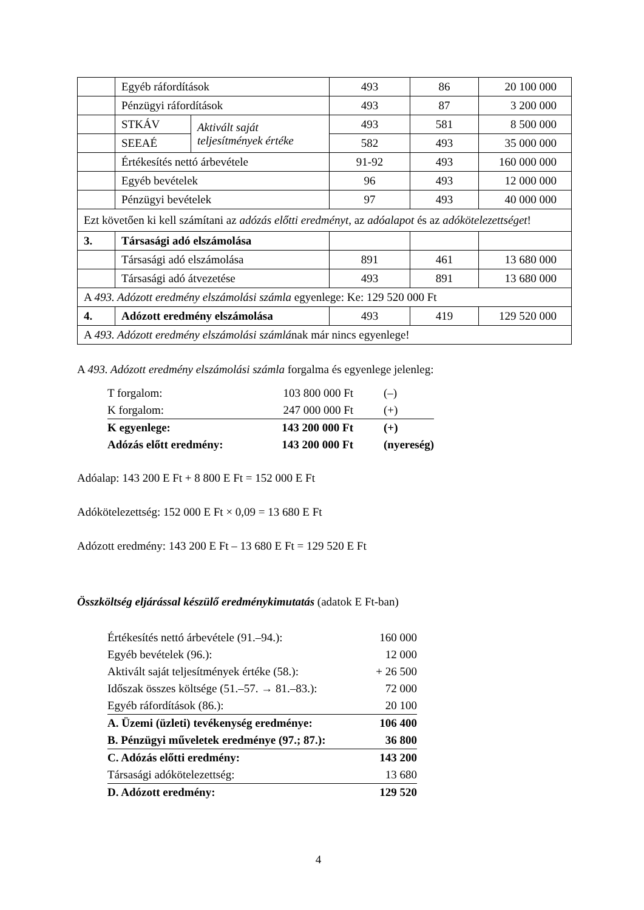| | Egyéb ráfordítások | | 493 | 86 | 20 100 000 |
| | Pénzügyi ráfordítások | | 493 | 87 | 3 200 000 |
| | STKÁV | Aktivált saját teljesítmények értéke | 493 | 581 | 8 500 000 |
| | SEEAÉ | | 582 | 493 | 35 000 000 |
| | Értékesítés nettó árbevétele | | 91-92 | 493 | 160 000 000 |
| | Egyéb bevételek | | 96 | 493 | 12 000 000 |
| | Pénzügyi bevételek | | 97 | 493 | 40 000 000 |
| Ezt követően ki kell számítani az adózás előtti eredményt , az adóalapot és az adókötelezettséget ! | | | | | |
| 3. | Társasági adó elszámolása | | | | |
| | Társasági adó elszámolása | | 891 | 461 | 13 680 000 |
| | Társasági adó átvezetése | | 493 | 891 | 13 680 000 |
| A 493. Adózott eredmény elszámolási számla egyenlege: Ke: 129 520 000 Ft | | | | | |
| 4. | Adózott eredmény elszámolása | | 493 | 419 | 129 520 000 |
| A 493. Adózott eredmény elszámolási számlá nak már nincs egyenlege! | | | | | |
A 493. Adózott eredmény elszámolási számla forgalma és egyenlege jelenleg:
| T forgalom: | 103 800 000 Ft | (–) |
| K forgalom: | 247 000 000 Ft | (+) |
| K egyenlege: | 143 200 000 Ft | (+) |
| Adózás előtt eredmény: | 143 200 000 Ft | (nyereség) |
Adóalap: 143 200 E Ft + 8 800 E Ft = 152 000 E Ft
Adókötelezettség: 152 000 E Ft × 0,09 = 13 680 E Ft
Adózott eredmény: 143 200 E Ft – 13 680 E Ft = 129 520 E Ft
Összköltség eljárással készülő eredménykimutatás (adatok E Ft-ban)
| Értékesítés nettó árbevétele (91.–94.): | 160 000 |
| Egyéb bevételek (96.): | 12 000 |
| Aktivált saját teljesítmények értéke (58.): | + 26 500 |
| Időszak összes költsége (51.–57. → 81.–83.): | 72 000 |
| Egyéb ráfordítások (86.): | 20 100 |
| A. Üzemi (üzleti) tevékenység eredménye: | 106 400 |
| B. Pénzügyi műveletek eredménye (97.; 87.): | 36 800 |
| C. Adózás előtti eredmény: | 143 200 |
| Társasági adókötelezettség: | 13 680 |
| D. Adózott eredmény: | 129 520 |
4